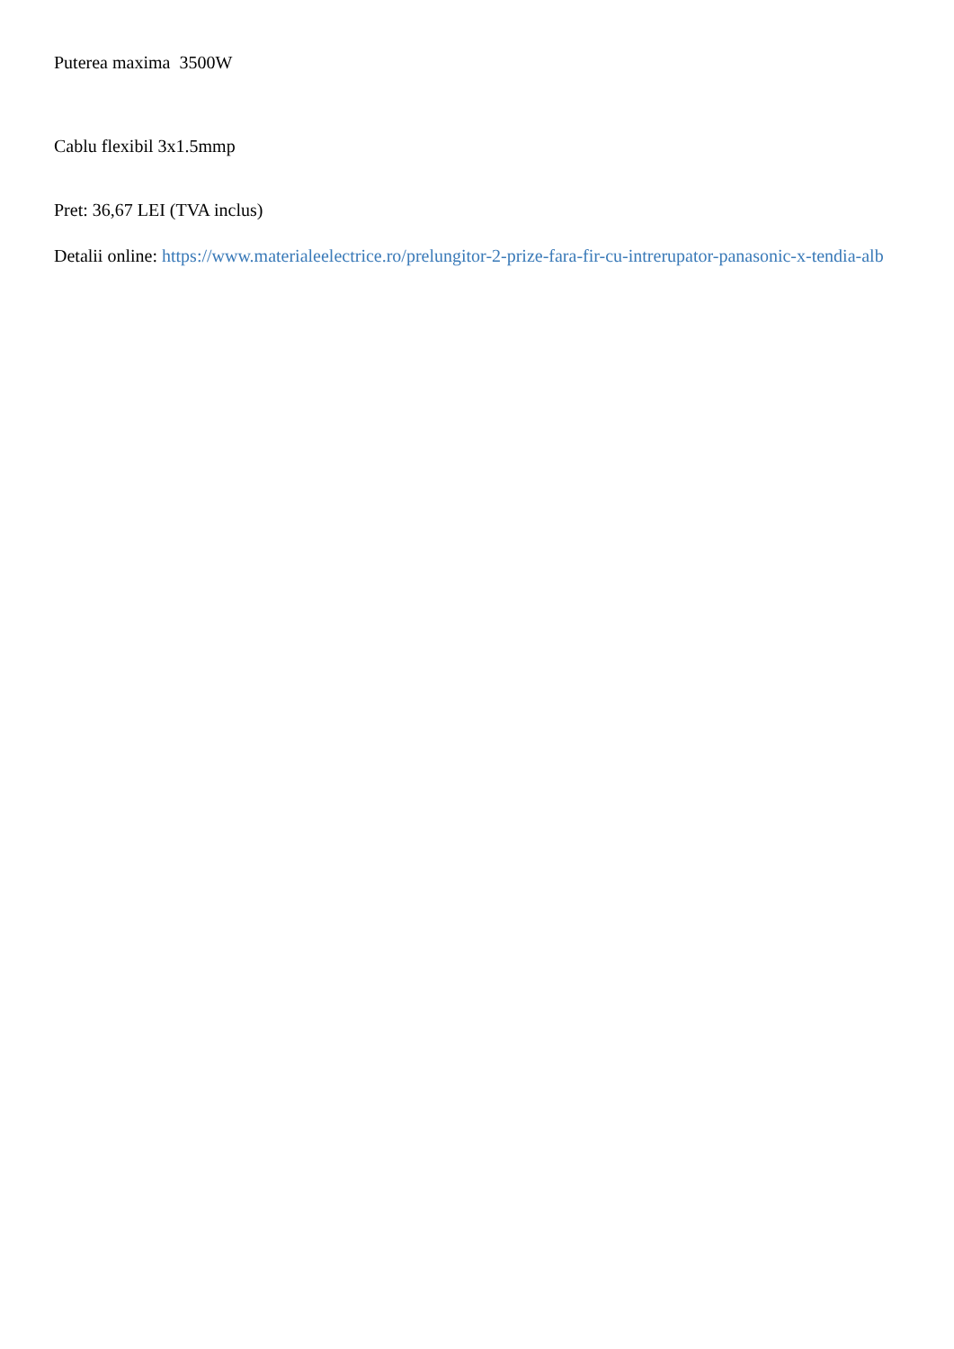Puterea maxima 3500W
Cablu flexibil 3x1.5mmp
Pret: 36,67 LEI (TVA inclus)
Detalii online: https://www.materialeelectrice.ro/prelungitor-2-prize-fara-fir-cu-intrerupator-panasonic-x-tendia-alb